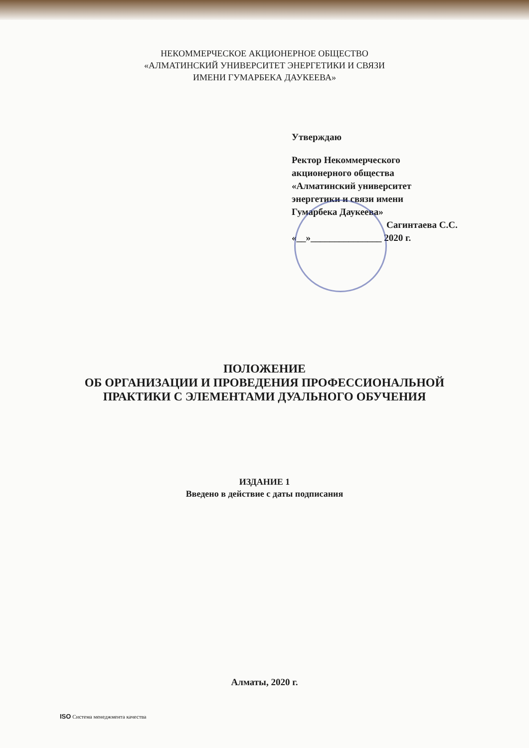НЕКОММЕРЧЕСКОЕ АКЦИОНЕРНОЕ ОБЩЕСТВО
«АЛМАТИНСКИЙ УНИВЕРСИТЕТ ЭНЕРГЕТИКИ И СВЯЗИ
ИМЕНИ ГУМАРБЕКА ДАУКЕЕВА»
Утверждаю
Ректор Некоммерческого
акционерного общества
«Алматинский университет
энергетики и связи имени
Гумарбека Даукеева»
Сагинтаева С.С.
«__»_______________ 2020 г.
ПОЛОЖЕНИЕ
ОБ ОРГАНИЗАЦИИ И ПРОВЕДЕНИЯ ПРОФЕССИОНАЛЬНОЙ
ПРАКТИКИ С ЭЛЕМЕНТАМИ ДУАЛЬНОГО ОБУЧЕНИЯ
ИЗДАНИЕ 1
Введено в действие с даты подписания
Алматы, 2020 г.
ISO Система менеджмента качества